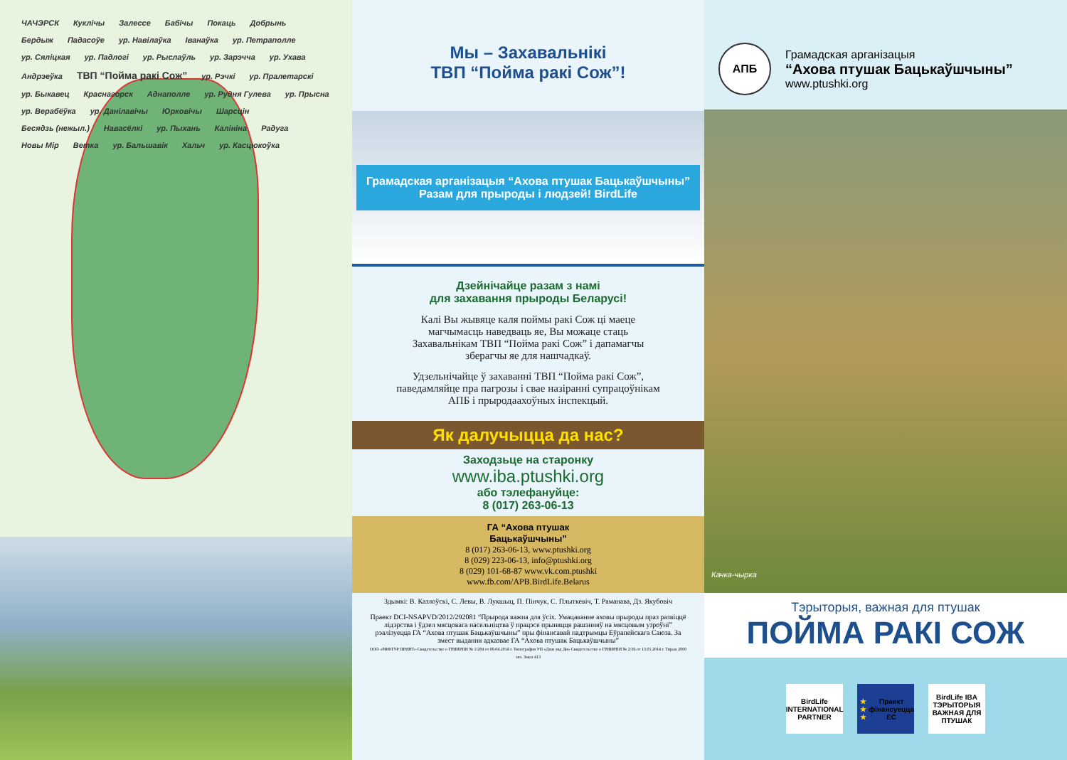ЧАЧЭРСК Кукліч­ы Залессе Бабічы Покаць Добрынь Бердыж Падасоўе ур. Навілаўка Іванаўка ур. Петраполле ур. Сяліцкая ур. Падлогі ур. Рыслаўль ур. Зарэчча ур. Ухава Андрэеўка ТВП “Пойма ракі Сож” ур. Рэчкі ур. Пралетарскі ур. Быкавец Краснагорск Аднаполле ур. Рудня Гулева ур. Прысна ур. Верабёўка ур. Данілавічы Юрковічы Шарсцін Бесядзь (нежыл.) Навасёлкі ур. Пыхань Калініна Радуга Новы Мір Ветка ур. Бальшавік Хальч ур. Касцюкоўка
Мы – Захавальнікі
ТВП “Пойма ракі Сож”!
Грамадская арганізацыя “Ахова птушак Бацькаўшчыны”
Разам для прыроды і людзей! BirdLife
Дзейнічайце разам з намі
для захавання прыроды Беларусі!
Калі Вы жывяце каля поймы ракі Сож ці маеце магчымасць наведваць яе, Вы можаце стаць Захавальнікам ТВП “Пойма ракі Сож” і дапамагчы зберагчы яе для нашчадкаў.
Удзельнічайце ў захаванні ТВП “Пойма ракі Сож”, паведамляйце пра пагрозы і свае назіранні супрацоўнікам АПБ і прыродаахоўных інспекцый.
Як далучыцца да нас?
Заходзьце на старонку
www.iba.ptushki.org
або тэлефануйце:
8 (017) 263-06-13
ГА “Ахова птушак
Бацькаўшчыны”
8 (017) 263-06-13, www.ptushki.org
8 (029) 223-06-13, info@ptushki.org
8 (029) 101-68-87 www.vk.com.ptushki
www.fb.com/APB.BirdLife.Belarus
Здымкі: В. Казлоўскі, С. Левы, В. Лукшыц, П. Пінчук, С. Плыткевіч, Т. Раманава, Дз. Якубовіч
Праект DCI-NSAPVD/2012/292081 “Прырода важна для ўсіх. Умацаванне аховы прыроды праз развіццё лідэрства і ўдзел мясцовага насельніцтва ў працэсе прыняцця рашэнняў на мясцовым узроўні” рэалізуецца ГА “Ахова птушак Бацькаўшчыны” пры фінансавай падтрымцы Еўрапейскага Саюза. За змест выдання адказвае ГА “Ахова птушак Бацькаўшчыны”
ООО «РИФТУР ПРИНТ» Свидетельство о ГРИИРПИ № 1/284 от 09.04.2014 г. Типография УП «Джи энд Ди» Свидетельство о ГРИИРПИ № 2/36 от 13.01.2014 г. Тираж 2000 экз. Заказ 413
АПБ
Грамадская арганізацыя
“Ахова птушак Бацькаўшчыны”
www.ptushki.org
Качка-чырка
Тэрыторыя, важная для птушак
ПОЙМА РАКІ СОЖ
BirdLife INTERNATIONAL PARTNER
★ ★ ★
Праект фінансуецца ЕС
BirdLife IBA ТЭРЫТОРЫЯ ВАЖНАЯ ДЛЯ ПТУШАК